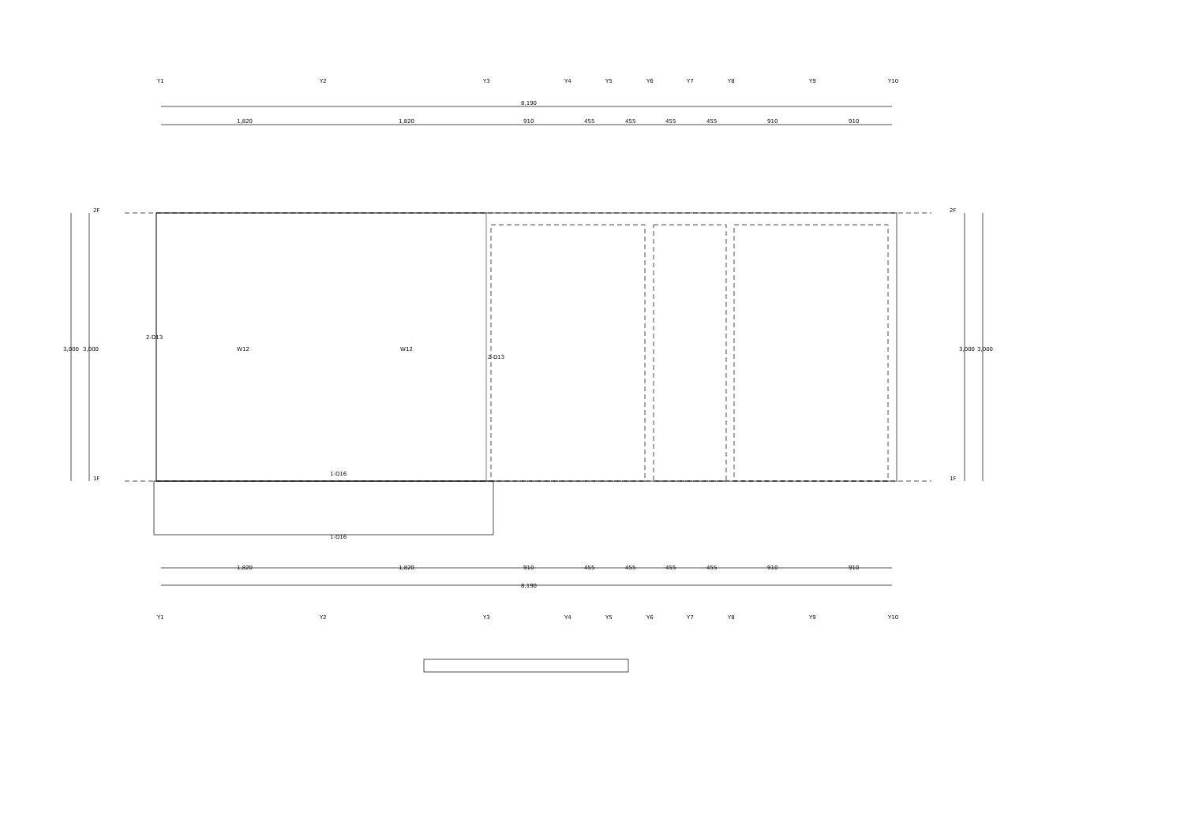Y1
Y2
Y3
Y4
Y5
Y6
Y7
Y8
Y9
Y10
8,190
1,820
1,820
910
455
455
455
455
910
910
2F
1F
2F
1F
3,000
3,000
3,000
3,000
2-D13
W12
W12
2-D13
1-D16
1-D16
1,820
1,820
910
455
455
455
455
910
910
8,190
Y1
Y2
Y3
Y4
Y5
Y6
Y7
Y8
Y9
Y10